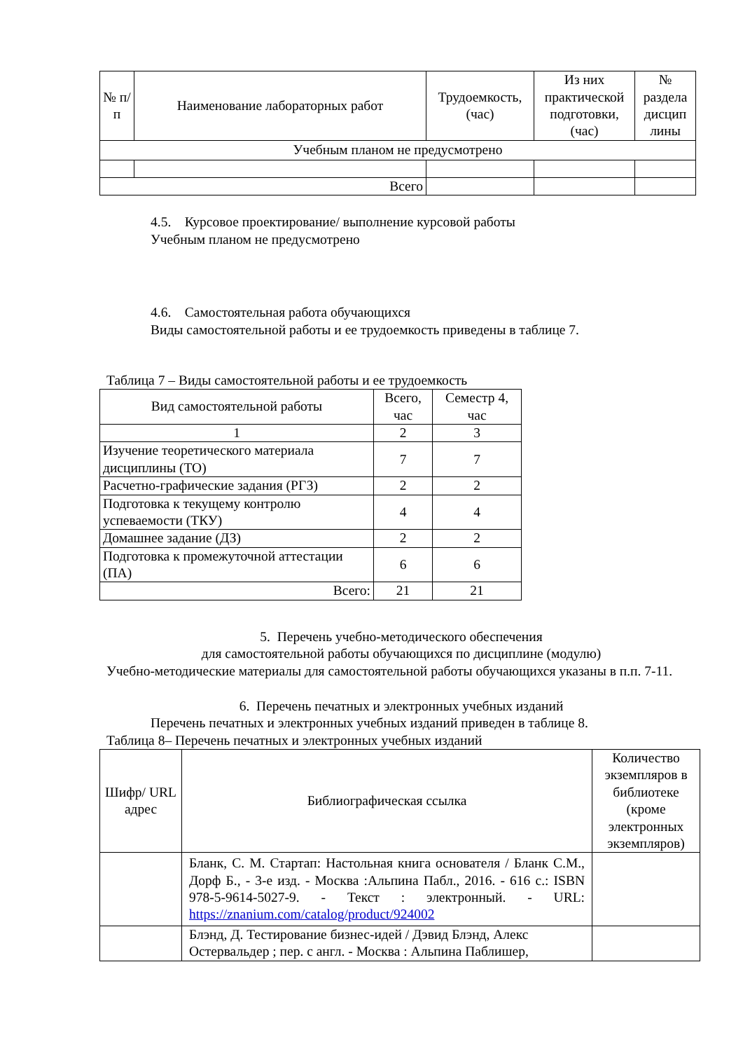| № п/п | Наименование лабораторных работ | Трудоемкость, (час) | Из них практической подготовки, (час) | № раздела дисцип лины |
| --- | --- | --- | --- | --- |
| Учебным планом не предусмотрено | | | | |
| Всего | | | | |
4.5. Курсовое проектирование/ выполнение курсовой работы
Учебным планом не предусмотрено
4.6. Самостоятельная работа обучающихся
Виды самостоятельной работы и ее трудоемкость приведены в таблице 7.
Таблица 7 – Виды самостоятельной работы и ее трудоемкость
| Вид самостоятельной работы | Всего, час | Семестр 4, час |
| --- | --- | --- |
| 1 | 2 | 3 |
| Изучение теоретического материала дисциплины (ТО) | 7 | 7 |
| Расчетно-графические задания (РГЗ) | 2 | 2 |
| Подготовка к текущему контролю успеваемости (ТКУ) | 4 | 4 |
| Домашнее задание (ДЗ) | 2 | 2 |
| Подготовка к промежуточной аттестации (ПА) | 6 | 6 |
| Всего: | 21 | 21 |
5. Перечень учебно-методического обеспечения
для самостоятельной работы обучающихся по дисциплине (модулю)
Учебно-методические материалы для самостоятельной работы обучающихся указаны в п.п. 7-11.
6. Перечень печатных и электронных учебных изданий
Перечень печатных и электронных учебных изданий приведен в таблице 8.
Таблица 8– Перечень печатных и электронных учебных изданий
| Шифр/ URL адрес | Библиографическая ссылка | Количество экземпляров в библиотеке (кроме электронных экземпляров) |
| --- | --- | --- |
| | Бланк, С. М. Стартап: Настольная книга основателя / Бланк С.М., Дорф Б., - 3-е изд. - Москва :Альпина Пабл., 2016. - 616 с.: ISBN 978-5-9614-5027-9. - Текст : электронный. - URL: https://znanium.com/catalog/product/924002 | |
| | Блэнд, Д. Тестирование бизнес-идей / Дэвид Блэнд, Алекс Остервальдер ; пер. с англ. - Москва : Альпина Паблишер, | |